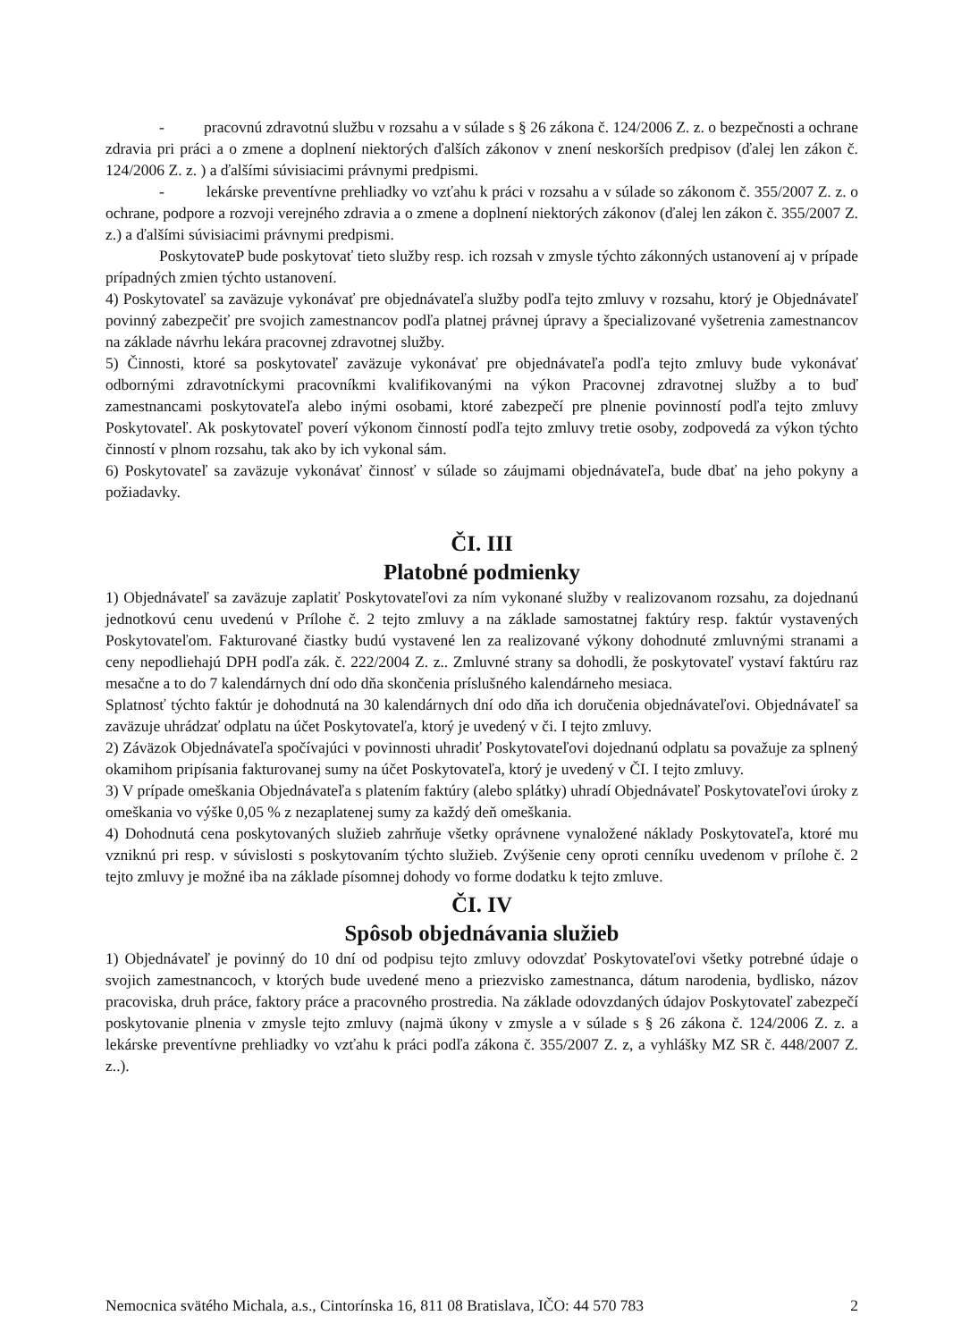- pracovnú zdravotnú službu v rozsahu a v súlade s § 26 zákona č. 124/2006 Z. z. o bezpečnosti a ochrane zdravia pri práci a o zmene a doplnení niektorých ďalších zákonov v znení neskorších predpisov (ďalej len zákon č. 124/2006 Z. z. ) a ďalšími súvisiacimi právnymi predpismi.
- lekárske preventívne prehliadky vo vzťahu k práci v rozsahu a v súlade so zákonom č. 355/2007 Z. z. o ochrane, podpore a rozvoji verejného zdravia a o zmene a doplnení niektorých zákonov (ďalej len zákon č. 355/2007 Z. z.) a ďalšími súvisiacimi právnymi predpismi.
PoskytovateP bude poskytovať tieto služby resp. ich rozsah v zmysle týchto zákonných ustanovení aj v prípade prípadných zmien týchto ustanovení.
4) Poskytovateľ sa zaväzuje vykonávať pre objednávateľa služby podľa tejto zmluvy v rozsahu, ktorý je Objednávateľ povinný zabezpečiť pre svojich zamestnancov podľa platnej právnej úpravy a špecializované vyšetrenia zamestnancov na základe návrhu lekára pracovnej zdravotnej služby.
5) Činnosti, ktoré sa poskytovateľ zaväzuje vykonávať pre objednávateľa podľa tejto zmluvy bude vykonávať odbornými zdravotníckymi pracovníkmi kvalifikovanými na výkon Pracovnej zdravotnej služby a to buď zamestnancami poskytovateľa alebo inými osobami, ktoré zabezpečí pre plnenie povinností podľa tejto zmluvy Poskytovateľ. Ak poskytovateľ poverí výkonom činností podľa tejto zmluvy tretie osoby, zodpovedá za výkon týchto činností v plnom rozsahu, tak ako by ich vykonal sám.
6) Poskytovateľ sa zaväzuje vykonávať činnosť v súlade so záujmami objednávateľa, bude dbať na jeho pokyny a požiadavky.
ČI. III
Platobné podmienky
1) Objednávateľ sa zaväzuje zaplatiť Poskytovateľovi za ním vykonané služby v realizovanom rozsahu, za dojednanú jednotkovú cenu uvedenú v Prílohe č. 2 tejto zmluvy a na základe samostatnej faktúry resp. faktúr vystavených Poskytovateľom. Fakturované čiastky budú vystavené len za realizované výkony dohodnuté zmluvnými stranami a ceny nepodliehajú DPH podľa zák. č. 222/2004 Z. z.. Zmluvné strany sa dohodli, že poskytovateľ vystaví faktúru raz mesačne a to do 7 kalendárnych dní odo dňa skončenia príslušného kalendárneho mesiaca.
Splatnosť týchto faktúr je dohodnutá na 30 kalendárnych dní odo dňa ich doručenia objednávateľovi. Objednávateľ sa zaväzuje uhrádzať odplatu na účet Poskytovateľa, ktorý je uvedený v či. I tejto zmluvy.
2) Záväzok Objednávateľa spočívajúci v povinnosti uhradiť Poskytovateľovi dojednanú odplatu sa považuje za splnený okamihom pripísania fakturovanej sumy na účet Poskytovateľa, ktorý je uvedený v ČI. I tejto zmluvy.
3) V prípade omeškania Objednávateľa s platením faktúry (alebo splátky) uhradí Objednávateľ Poskytovateľovi úroky z omeškania vo výške 0,05 % z nezaplatenej sumy za každý deň omeškania.
4) Dohodnutá cena poskytovaných služieb zahrňuje všetky oprávnene vynaložené náklady Poskytovateľa, ktoré mu vzniknú pri resp. v súvislosti s poskytovaním týchto služieb. Zvýšenie ceny oproti cenníku uvedenom v prílohe č. 2 tejto zmluvy je možné iba na základe písomnej dohody vo forme dodatku k tejto zmluve.
ČI. IV
Spôsob objednávania služieb
1) Objednávateľ je povinný do 10 dní od podpisu tejto zmluvy odovzdať Poskytovateľovi všetky potrebné údaje o svojich zamestnancoch, v ktorých bude uvedené meno a priezvisko zamestnanca, dátum narodenia, bydlisko, názov pracoviska, druh práce, faktory práce a pracovného prostredia. Na základe odovzdaných údajov Poskytovateľ zabezpečí poskytovanie plnenia v zmysle tejto zmluvy (najmä úkony v zmysle a v súlade s § 26 zákona č. 124/2006 Z. z. a lekárske preventívne prehliadky vo vzťahu k práci podľa zákona č. 355/2007 Z. z, a vyhlášky MZ SR č. 448/2007 Z. z..).
Nemocnica svätého Michala, a.s., Cintorínska 16, 811 08 Bratislava, IČO: 44 570 783 2